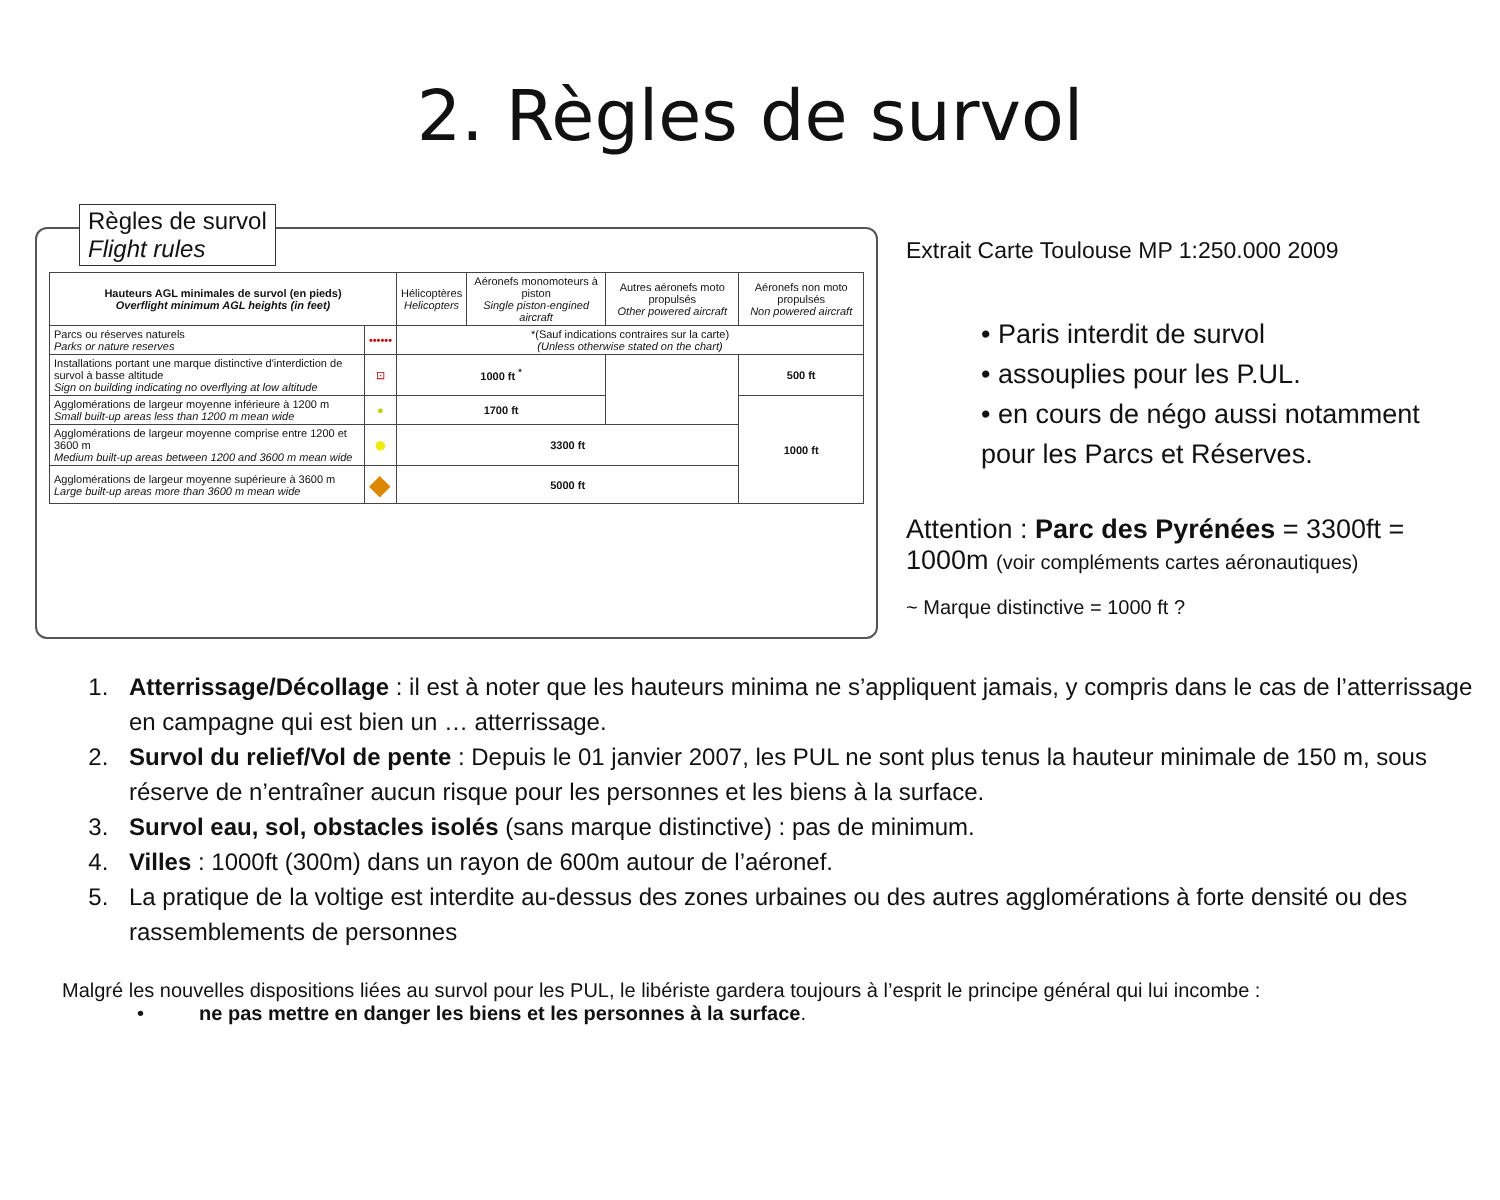2. Règles de survol
Règles de survol
Flight rules
| Hauteurs AGL minimales de survol (en pieds) Overflight minimum AGL heights (in feet) | | Hélicoptères Helicopters | Aéronefs monomoteurs à piston Single piston-engined aircraft | Autres aéronefs moto propulsés Other powered aircraft | Aéronefs non moto propulsés Non powered aircraft |
| --- | --- | --- | --- | --- | --- |
| Parcs ou réserves naturels Parks or nature reserves | •••••• | *(Sauf indications contraires sur la carte) (Unless otherwise stated on the chart) | | | |
| Installations portant une marque distinctive d'interdiction de survol à basse altitude Sign on building indicating no overflying at low altitude | ⊡ | 1000 ft <sup>*</sup> | | | 500 ft |
| Agglomérations de largeur moyenne inférieure à 1200 m Small built-up areas less than 1200 m mean wide | ● | 1700 ft | | | 1000 ft |
| Agglomérations de largeur moyenne comprise entre 1200 et 3600 m Medium built-up areas between 1200 and 3600 m mean wide | ● | 3300 ft | | | |
| Agglomérations de largeur moyenne supérieure à 3600 m Large built-up areas more than 3600 m mean wide | ◆ | 5000 ft | | | |
Extrait Carte Toulouse MP 1:250.000 2009
• Paris interdit de survol
• assouplies pour les P.UL.
• en cours de négo aussi notamment pour les Parcs et Réserves.
Attention : Parc des Pyrénées = 3300ft = 1000m (voir compléments cartes aéronautiques)
~ Marque distinctive = 1000 ft ?
1. Atterrissage/Décollage : il est à noter que les hauteurs minima ne s’appliquent jamais, y compris dans le cas de l’atterrissage en campagne qui est bien un … atterrissage.
2. Survol du relief/Vol de pente : Depuis le 01 janvier 2007, les PUL ne sont plus tenus la hauteur minimale de 150 m, sous réserve de n’entraîner aucun risque pour les personnes et les biens à la surface.
3. Survol eau, sol, obstacles isolés (sans marque distinctive) : pas de minimum.
4. Villes : 1000ft (300m) dans un rayon de 600m autour de l’aéronef.
5. La pratique de la voltige est interdite au-dessus des zones urbaines ou des autres agglomérations à forte densité ou des rassemblements de personnes
Malgré les nouvelles dispositions liées au survol pour les PUL, le libériste gardera toujours à l’esprit le principe général qui lui incombe :
• ne pas mettre en danger les biens et les personnes à la surface.